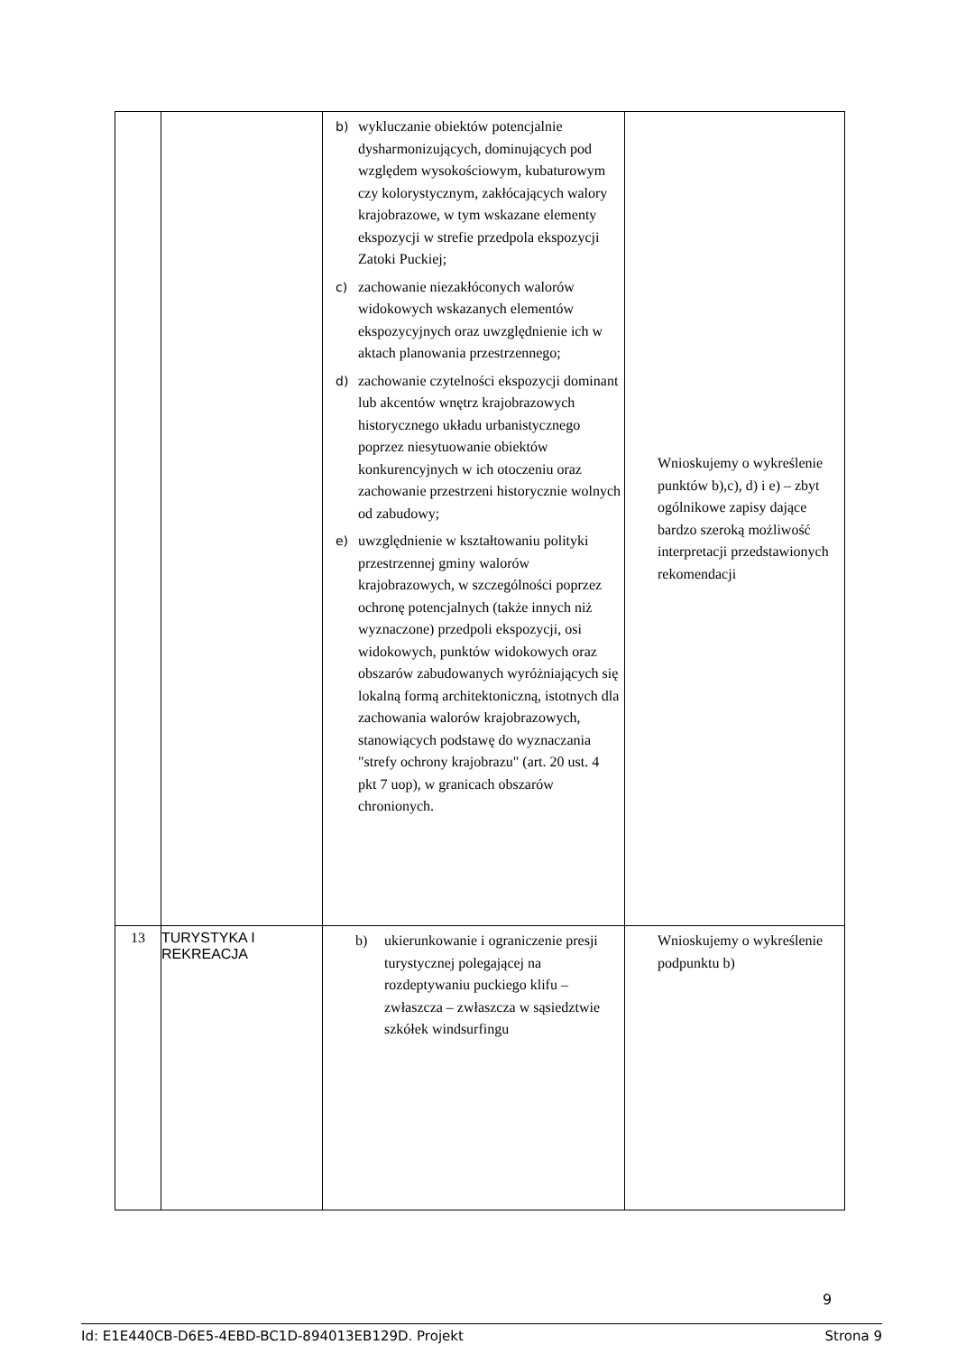| | | b) wykluczanie obiektów potencjalnie dysharmonizujących, dominujących pod względem wysokościowym, kubaturowym czy kolorystycznym, zakłócających walory krajobrazowe, w tym wskazane elementy ekspozycji w strefie przedpola ekspozycji Zatoki Puckiej; c) zachowanie niezakłóconych walorów widokowych wskazanych elementów ekspozycyjnych oraz uwzględnienie ich w aktach planowania przestrzennego; d) zachowanie czytelności ekspozycji dominant lub akcentów wnętrz krajobrazowych historycznego układu urbanistycznego poprzez niesytuowanie obiektów konkurencyjnych w ich otoczeniu oraz zachowanie przestrzeni historycznie wolnych od zabudowy; e) uwzględnienie w kształtowaniu polityki przestrzennej gminy walorów krajobrazowych, w szczególności poprzez ochronę potencjalnych (także innych niż wyznaczone) przedpoli ekspozycji, osi widokowych, punktów widokowych oraz obszarów zabudowanych wyróżniających się lokalną formą architektoniczną, istotnych dla zachowania walorów krajobrazowych, stanowiących podstawę do wyznaczania "strefy ochrony krajobrazu" (art. 20 ust. 4 pkt 7 uop), w granicach obszarów chronionych. | Wnioskujemy o wykreślenie punktów b),c), d) i e) – zbyt ogólnikowe zapisy dające bardzo szeroką możliwość interpretacji przedstawionych rekomendacji |
| 13 | TURYSTYKA I REKREACJA | b) ukierunkowanie i ograniczenie presji turystycznej polegającej na rozdeptywaniu puckiego klifu – zwłaszcza – zwłaszcza w sąsiedztwie szkółek windsurfingu | Wnioskujemy o wykreślenie podpunktu b) |
9
Id: E1E440CB-D6E5-4EBD-BC1D-894013EB129D. Projekt Strona 9